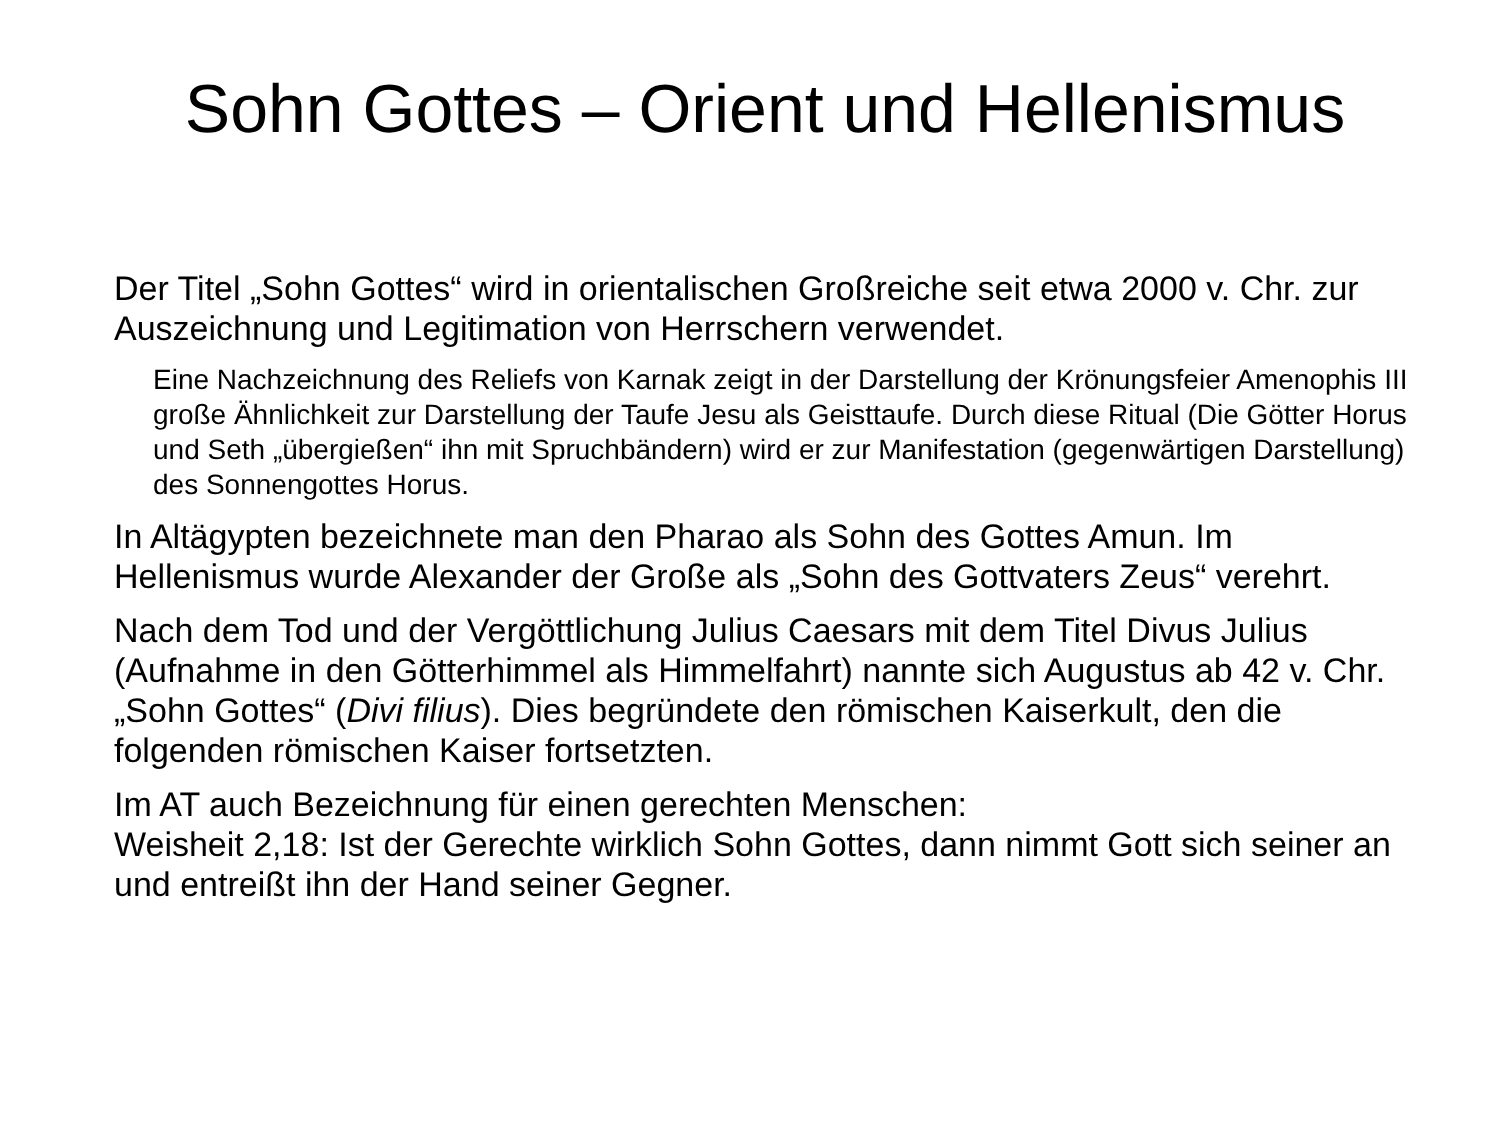Sohn Gottes – Orient und Hellenismus
Der Titel „Sohn Gottes“ wird in orientalischen Großreiche seit etwa 2000 v. Chr. zur Auszeichnung und Legitimation von Herrschern verwendet.
Eine Nachzeichnung des Reliefs von Karnak zeigt in der Darstellung der Krönungsfeier Amenophis III große Ähnlichkeit zur Darstellung der Taufe Jesu als Geisttaufe. Durch diese Ritual (Die Götter Horus und Seth „übergießen“ ihn mit Spruchbändern) wird er zur Manifestation (gegenwärtigen Darstellung) des Sonnengottes Horus.
In Altägypten bezeichnete man den Pharao als Sohn des Gottes Amun. Im Hellenismus wurde Alexander der Große als „Sohn des Gottvaters Zeus“ verehrt.
Nach dem Tod und der Vergöttlichung Julius Caesars mit dem Titel Divus Julius (Aufnahme in den Götterhimmel als Himmelfahrt) nannte sich Augustus ab 42 v. Chr. „Sohn Gottes“ (Divi filius). Dies begründete den römischen Kaiserkult, den die folgenden römischen Kaiser fortsetzten.
Im AT auch Bezeichnung für einen gerechten Menschen:
Weisheit 2,18: Ist der Gerechte wirklich Sohn Gottes, dann nimmt Gott sich seiner an und entreißt ihn der Hand seiner Gegner.